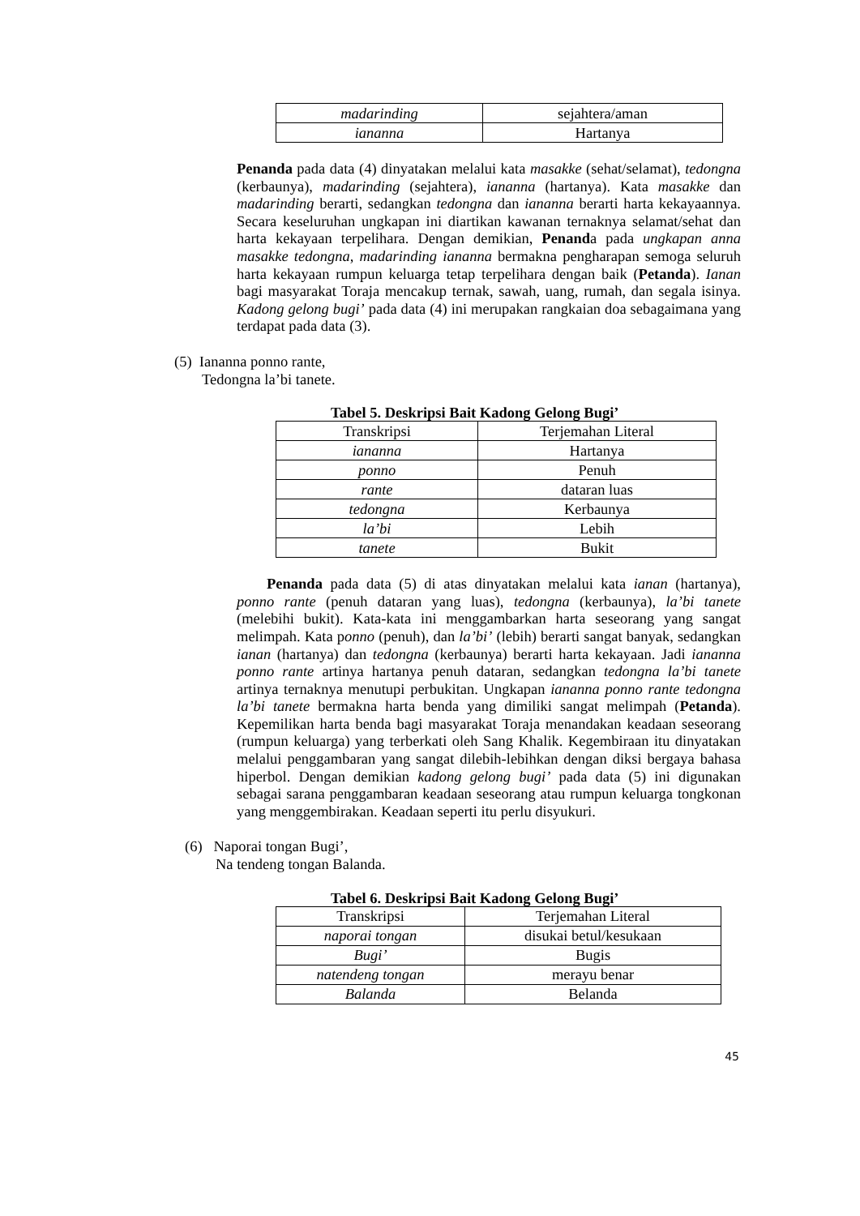| madarinding | sejahtera/aman |
| iananna | Hartanya |
Penanda pada data (4) dinyatakan melalui kata masakke (sehat/selamat), tedongna (kerbaunya), madarinding (sejahtera), iananna (hartanya). Kata masakke dan madarinding berarti, sedangkan tedongna dan iananna berarti harta kekayaannya. Secara keseluruhan ungkapan ini diartikan kawanan ternaknya selamat/sehat dan harta kekayaan terpelihara. Dengan demikian, Penanda pada ungkapan anna masakke tedongna, madarinding iananna bermakna pengharapan semoga seluruh harta kekayaan rumpun keluarga tetap terpelihara dengan baik (Petanda). Ianan bagi masyarakat Toraja mencakup ternak, sawah, uang, rumah, dan segala isinya. Kadong gelong bugi’ pada data (4) ini merupakan rangkaian doa sebagaimana yang terdapat pada data (3).
(5) Iananna ponno rante,
Tedongna la’bi tanete.
Tabel 5. Deskripsi Bait Kadong Gelong Bugi’
| Transkripsi | Terjemahan Literal |
| --- | --- |
| iananna | Hartanya |
| ponno | Penuh |
| rante | dataran luas |
| tedongna | Kerbaunya |
| la’bi | Lebih |
| tanete | Bukit |
Penanda pada data (5) di atas dinyatakan melalui kata ianan (hartanya), ponno rante (penuh dataran yang luas), tedongna (kerbaunya), la’bi tanete (melebihi bukit). Kata-kata ini menggambarkan harta seseorang yang sangat melimpah. Kata ponno (penuh), dan la’bi’ (lebih) berarti sangat banyak, sedangkan ianan (hartanya) dan tedongna (kerbaunya) berarti harta kekayaan. Jadi iananna ponno rante artinya hartanya penuh dataran, sedangkan tedongna la’bi tanete artinya ternaknya menutupi perbukitan. Ungkapan iananna ponno rante tedongna la’bi tanete bermakna harta benda yang dimiliki sangat melimpah (Petanda). Kepemilikan harta benda bagi masyarakat Toraja menandakan keadaan seseorang (rumpun keluarga) yang terberkati oleh Sang Khalik. Kegembiraan itu dinyatakan melalui penggambaran yang sangat dilebih-lebihkan dengan diksi bergaya bahasa hiperbol. Dengan demikian kadong gelong bugi’ pada data (5) ini digunakan sebagai sarana penggambaran keadaan seseorang atau rumpun keluarga tongkonan yang menggembirakan. Keadaan seperti itu perlu disyukuri.
(6) Naporai tongan Bugi’,
Na tendeng tongan Balanda.
Tabel 6. Deskripsi Bait Kadong Gelong Bugi’
| Transkripsi | Terjemahan Literal |
| --- | --- |
| naporai tongan | disukai betul/kesukaan |
| Bugi’ | Bugis |
| natendeng tongan | merayu benar |
| Balanda | Belanda |
45